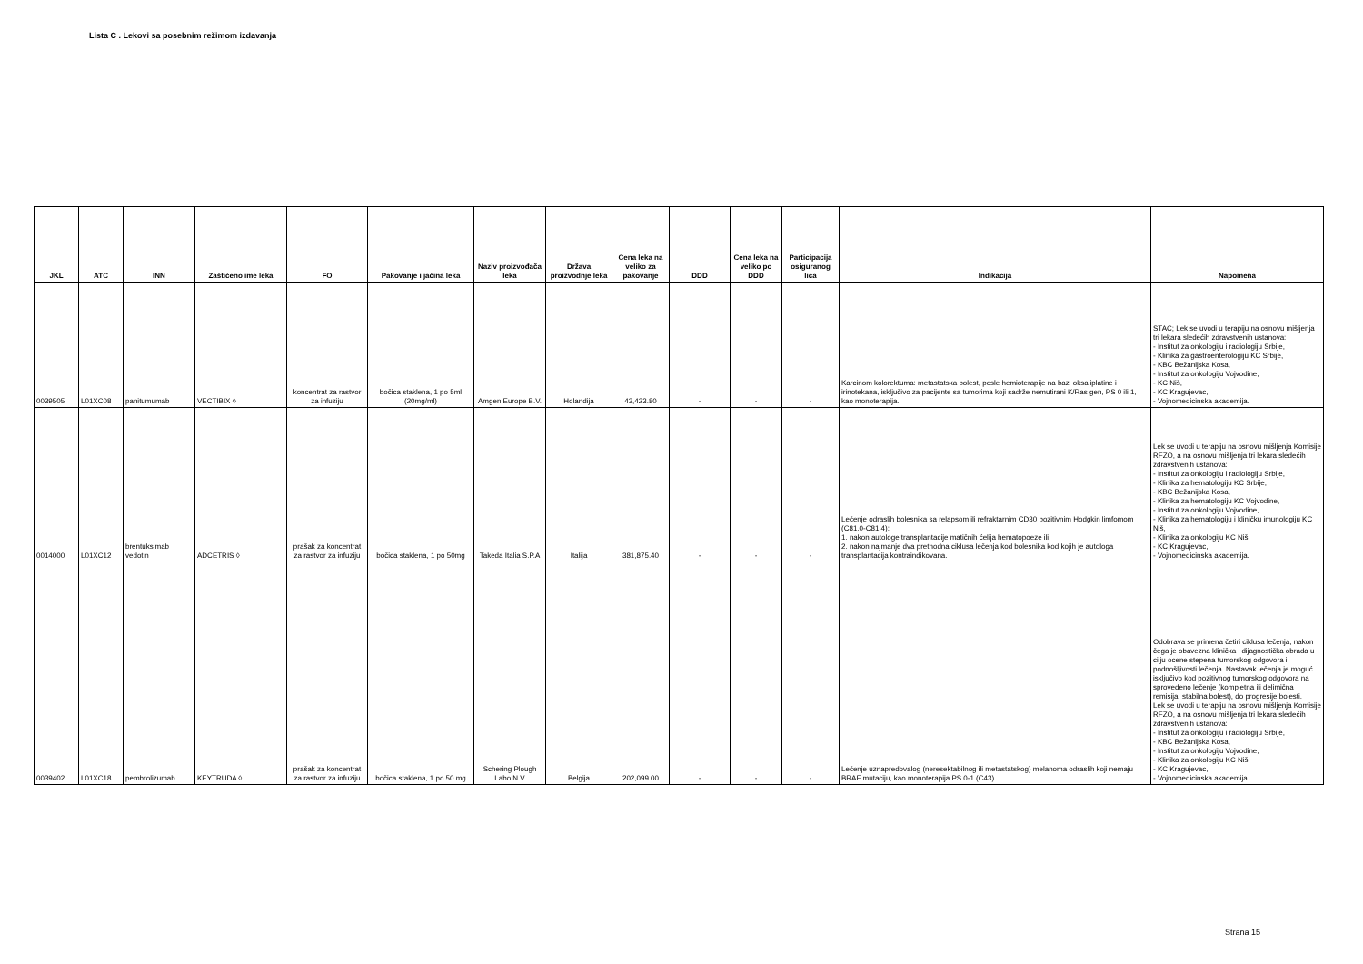Lista C . Lekovi sa posebnim režimom izdavanja
| JKL | ATC | INN | Zaštićeno ime leka | FO | Pakovanje i jačina leka | Naziv proizvođača leka | Država proizvodnje leka | Cena leka na veliko za pakovanje | DDD | Cena leka na veliko po DDD | Participacija osiguranog lica | Indikacija | Napomena |
| --- | --- | --- | --- | --- | --- | --- | --- | --- | --- | --- | --- | --- | --- |
| 0039505 | L01XC08 | panitumumab | VECTIBIX ◊ | koncentrat za rastvor za infuziju | bočica staklena, 1 po 5ml (20mg/ml) | Amgen Europe B.V. | Holandija | 43,423.80 | - | - | - | Karcinom kolorektuma: metastatska bolest, posle hemioterapije na bazi oksaliplatine i irinotekana, isključivo za pacijente sa tumorima koji sadrže nemutirani K/Ras gen, PS 0 ili 1, kao monoterapija. | STAC; Lek se uvodi u terapiju na osnovu mišljenja tri lekara sledećih zdravstvenih ustanova: - Institut za onkologiju i radiologiju Srbije, - Klinika za gastroenterologiju KC Srbije, - KBC Bežanijska Kosa, - Institut za onkologiju Vojvodine, - KC Niš, - KC Kragujevac, - Vojnomedicinska akademija. |
| 0014000 | L01XC12 | brentuksimab vedotin | ADCETRIS ◊ | prašak za koncentrat za rastvor za infuziju | bočica staklena, 1 po 50mg | Takeda Italia S.P.A | Italija | 381,875.40 | - | - | - | Lečenje odraslih bolesnika sa relapsom ili refraktarnim CD30 pozitivnim Hodgkin limfomom (C81.0-C81.4): 1. nakon autologe transplantacije matičnih ćelija hematopoeze ili 2. nakon najmanje dva prethodna ciklusa lečenja kod bolesnika kod kojih je autologa transplantacija kontraindikovana. | Lek se uvodi u terapiju na osnovu mišljenja Komisije RFZO, a na osnovu mišljenja tri lekara sledećih zdravstvenih ustanova: - Institut za onkologiju i radiologiju Srbije, - Klinika za hematologiju KC Srbije, - KBC Bežanijska Kosa, - Klinika za hematologiju KC Vojvodine, - Institut za onkologiju Vojvodine, - Klinika za hematologiju i kliničku imunologiju KC Niš, - Klinika za onkologiju KC Niš, - KC Kragujevac, - Vojnomedicinska akademija. |
| 0039402 | L01XC18 | pembrolizumab | KEYTRUDA ◊ | prašak za koncentrat za rastvor za infuziju | bočica staklena, 1 po 50 mg | Schering Plough Labo N.V | Belgija | 202,099.00 | - | - | - | Lečenje uznapredovalog (neresektabilnog ili metastatskog) melanoma odraslih koji nemaju BRAF mutaciju, kao monoterapija PS 0-1 (C43) | Odobrava se primena četiri ciklusa lečenja, nakon čega je obavezna klinička i dijagnostička obrada u cilju ocene stepena tumorskog odgovora i podnošljivosti lečenja. Nastavak lečenja je moguć isključivo kod pozitivnog tumorskog odgovora na sprovedeno lečenje (kompletna ili delimična remisija, stabilna bolest), do progresije bolesti. Lek se uvodi u terapiju na osnovu mišljenja Komisije RFZO, a na osnovu mišljenja tri lekara sledećih zdravstvenih ustanova: - Institut za onkologiju i radiologiju Srbije, - KBC Bežanijska Kosa, - Institut za onkologiju Vojvodine, - Klinika za onkologiju KC Niš, - KC Kragujevac, - Vojnomedicinska akademija. |
Strana 15